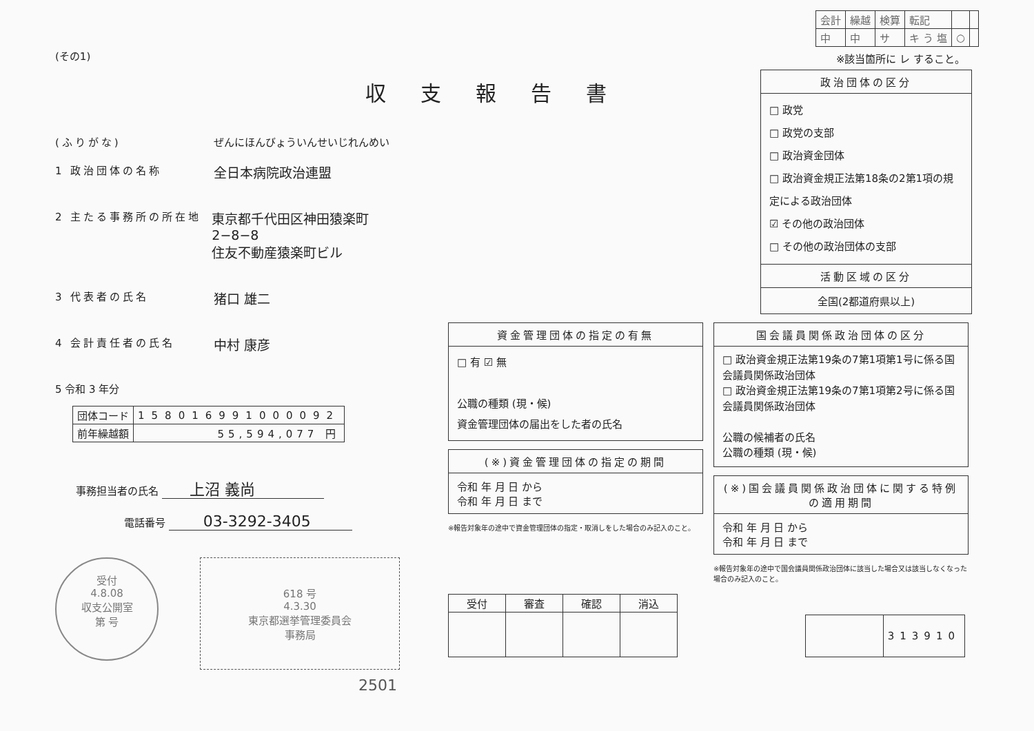(その1)
収支報告書
(ふりがな) ぜんにほんびょういんせいじれんめい
1 政治団体の名称 全日本病院政治連盟
2 主たる事務所の所在地 東京都千代田区神田猿楽町2−8−8
住友不動産猿楽町ビル
3 代表者の氏名 猪口 雄二
4 会計責任者の氏名 中村 康彦
5 令和 3 年分
| 団体コード | 158016991000092 |
| 前年繰越額 | 55,594,077 円 |
事務担当者の氏名 上沼 義尚
電話番号 03-3292-3405
受付
4.8.08
収支公開室
第 号
618 号
4.3.30
東京都選挙管理委員会
事務局
2501
| 会計 | 繰越 | 検算 | 転記 | | |
| 中 | 中 | サ | キ う 塩 | ○ | |
※該当箇所に レ すること。
政治団体の区分
□ 政党
□ 政党の支部
□ 政治資金団体
□ 政治資金規正法第18条の2第1項の規定による政治団体
☑ その他の政治団体
□ その他の政治団体の支部
活動区域の区分
全国(2都道府県以上)
資金管理団体の指定の有無
□ 有 ☑ 無
公職の種類 (現・候)
資金管理団体の届出をした者の氏名
(※)資金管理団体の指定の期間
令和 年 月 日 から
令和 年 月 日 まで
※報告対象年の途中で資金管理団体の指定・取消しをした場合のみ記入のこと。
国会議員関係政治団体の区分
□ 政治資金規正法第19条の7第1項第1号に係る国会議員関係政治団体
□ 政治資金規正法第19条の7第1項第2号に係る国会議員関係政治団体
公職の候補者の氏名
公職の種類 (現・候)
(※)国会議員関係政治団体に関する特例の適用期間
令和 年 月 日 から
令和 年 月 日 まで
※報告対象年の途中で国会議員関係政治団体に該当した場合又は該当しなくなった場合のみ記入のこと。
| 受付 | 審査 | 確認 | 消込 |
| --- | --- | --- | --- |
| | 313910 |